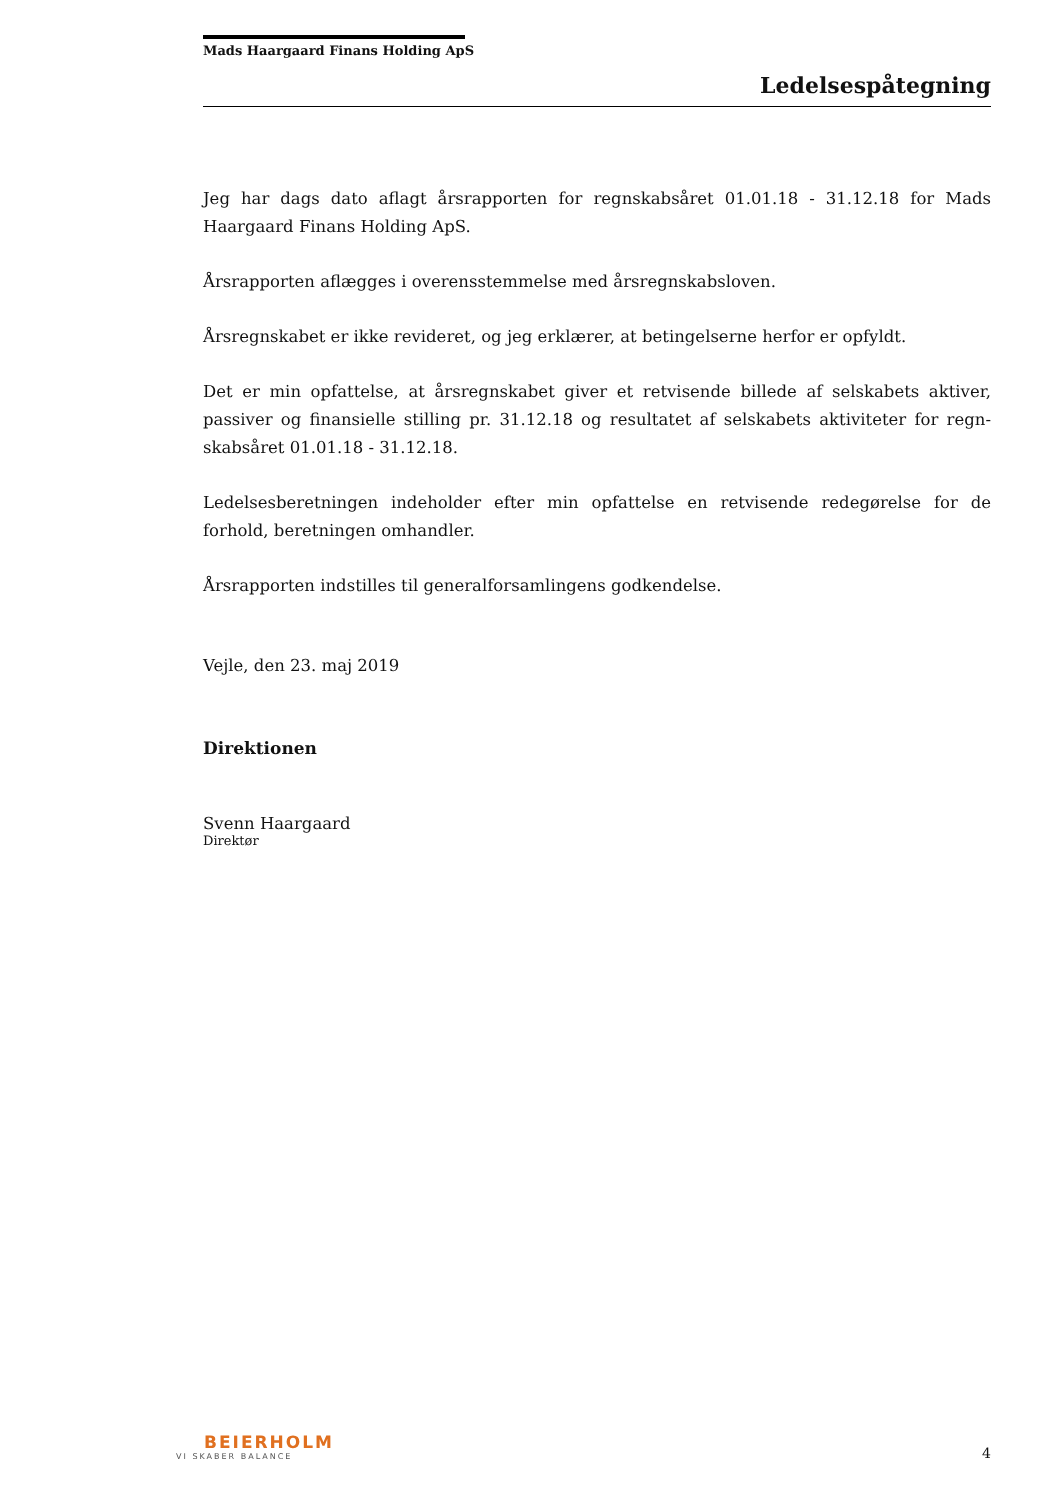Mads Haargaard Finans Holding ApS
Ledelsespåtegning
Jeg har dags dato aflagt årsrapporten for regnskabsåret 01.01.18 - 31.12.18 for Mads Haargaard Finans Holding ApS.
Årsrapporten aflægges i overensstemmelse med årsregnskabsloven.
Årsregnskabet er ikke revideret, og jeg erklærer, at betingelserne herfor er opfyldt.
Det er min opfattelse, at årsregnskabet giver et retvisende billede af selskabets aktiver, passiver og finansielle stilling pr. 31.12.18 og resultatet af selskabets aktiviteter for regn-skabsåret 01.01.18 - 31.12.18.
Ledelsesberetningen indeholder efter min opfattelse en retvisende redegørelse for de forhold, beretningen omhandler.
Årsrapporten indstilles til generalforsamlingens godkendelse.
Vejle, den 23. maj 2019
Direktionen
Svenn Haargaard
Direktør
BEIERHOLM
VI SKABER BALANCE
4